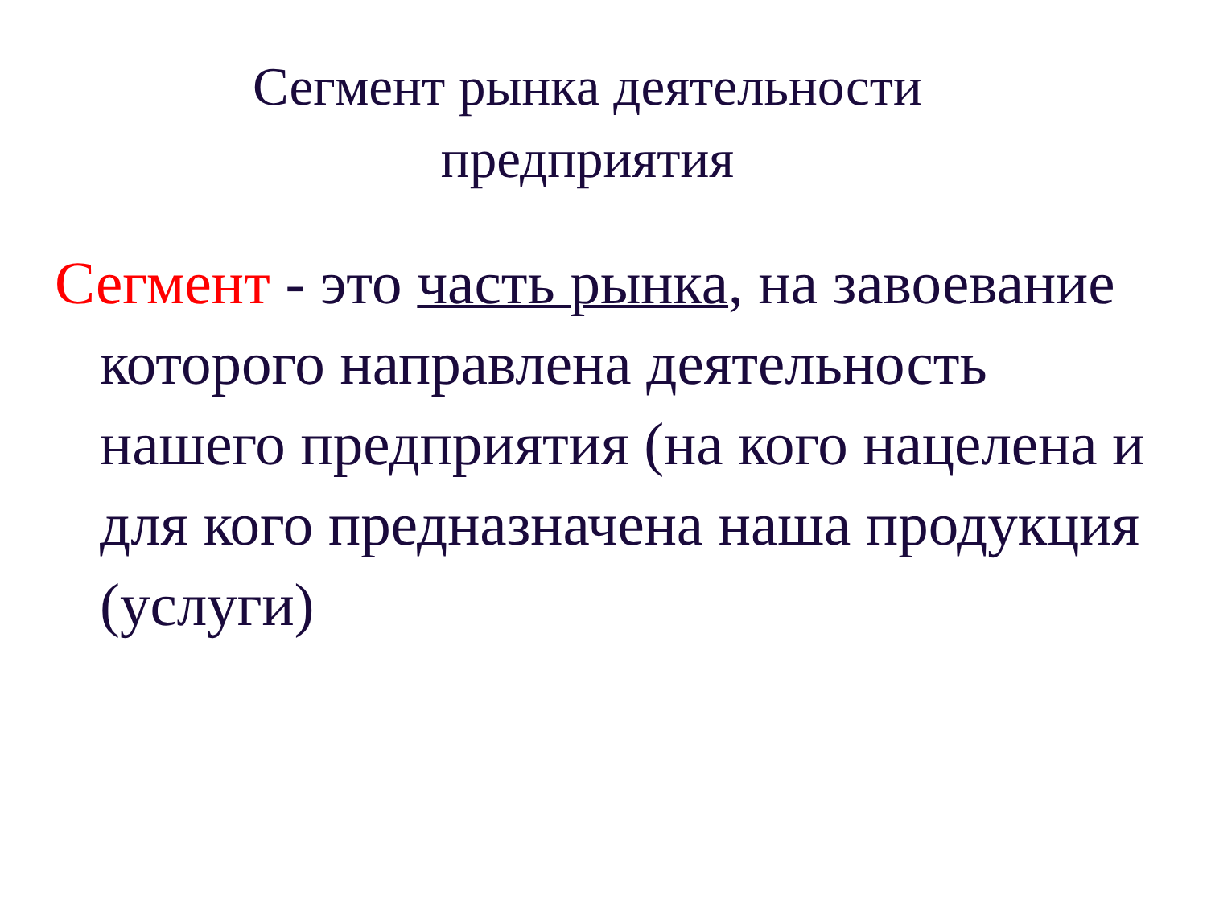Сегмент рынка деятельности
предприятия
Сегмент - это часть рынка, на завоевание которого направлена деятельность нашего предприятия (на кого нацелена и для кого предназначена наша продукция (услуги)